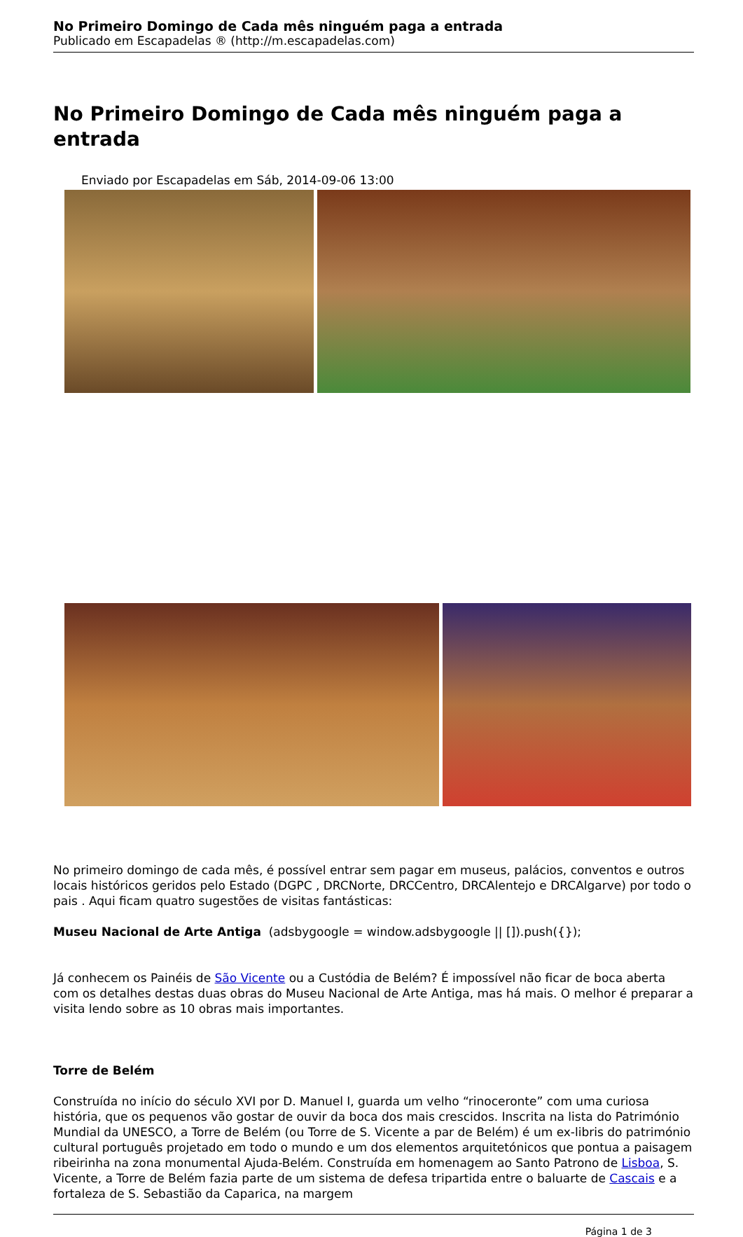No Primeiro Domingo de Cada mês ninguém paga a entrada
Publicado em Escapadelas ® (http://m.escapadelas.com)
No Primeiro Domingo de Cada mês ninguém paga a entrada
Enviado por Escapadelas em Sáb, 2014-09-06 13:00
No primeiro domingo de cada mês, é possível entrar sem pagar em museus, palácios, conventos e outros locais históricos geridos pelo Estado (DGPC , DRCNorte, DRCCentro, DRCAlentejo e DRCAlgarve) por todo o pais . Aqui ficam quatro sugestões de visitas fantásticas:
Museu Nacional de Arte Antiga (adsbygoogle = window.adsbygoogle || []).push({});
Já conhecem os Painéis de São Vicente ou a Custódia de Belém? É impossível não ficar de boca aberta com os detalhes destas duas obras do Museu Nacional de Arte Antiga, mas há mais. O melhor é preparar a visita lendo sobre as 10 obras mais importantes.
Torre de Belém
Construída no início do século XVI por D. Manuel I, guarda um velho “rinoceronte” com uma curiosa história, que os pequenos vão gostar de ouvir da boca dos mais crescidos. Inscrita na lista do Património Mundial da UNESCO, a Torre de Belém (ou Torre de S. Vicente a par de Belém) é um ex-libris do património cultural português projetado em todo o mundo e um dos elementos arquitetónicos que pontua a paisagem ribeirinha na zona monumental Ajuda-Belém. Construída em homenagem ao Santo Patrono de Lisboa, S. Vicente, a Torre de Belém fazia parte de um sistema de defesa tripartida entre o baluarte de Cascais e a fortaleza de S. Sebastião da Caparica, na margem
Página 1 de 3